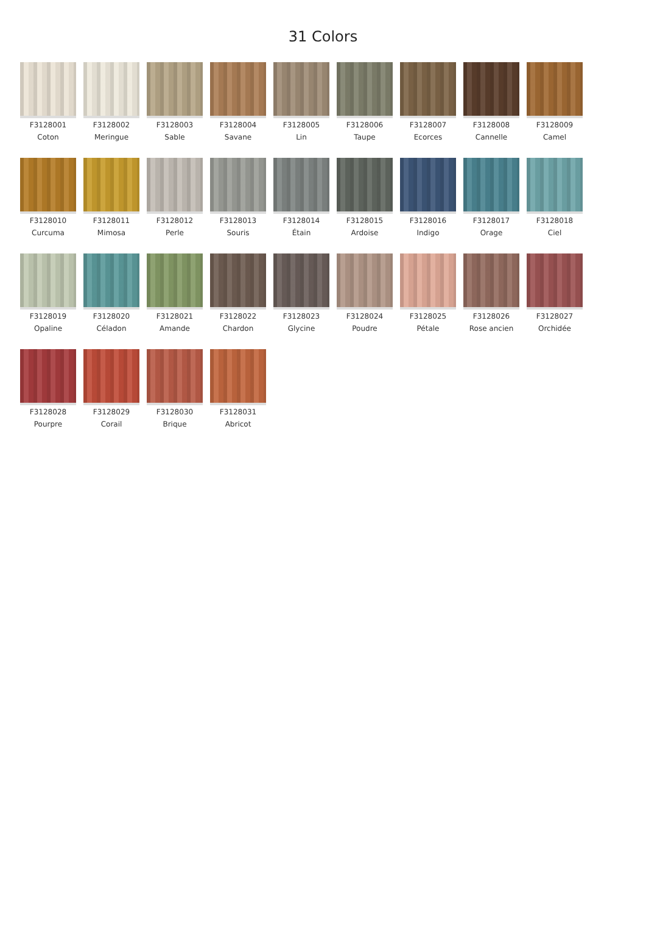31 Colors
F3128001
Coton
F3128002
Meringue
F3128003
Sable
F3128004
Savane
F3128005
Lin
F3128006
Taupe
F3128007
Ecorces
F3128008
Cannelle
F3128009
Camel
F3128010
Curcuma
F3128011
Mimosa
F3128012
Perle
F3128013
Souris
F3128014
Étain
F3128015
Ardoise
F3128016
Indigo
F3128017
Orage
F3128018
Ciel
F3128019
Opaline
F3128020
Céladon
F3128021
Amande
F3128022
Chardon
F3128023
Glycine
F3128024
Poudre
F3128025
Pétale
F3128026
Rose ancien
F3128027
Orchidée
F3128028
Pourpre
F3128029
Corail
F3128030
Brique
F3128031
Abricot